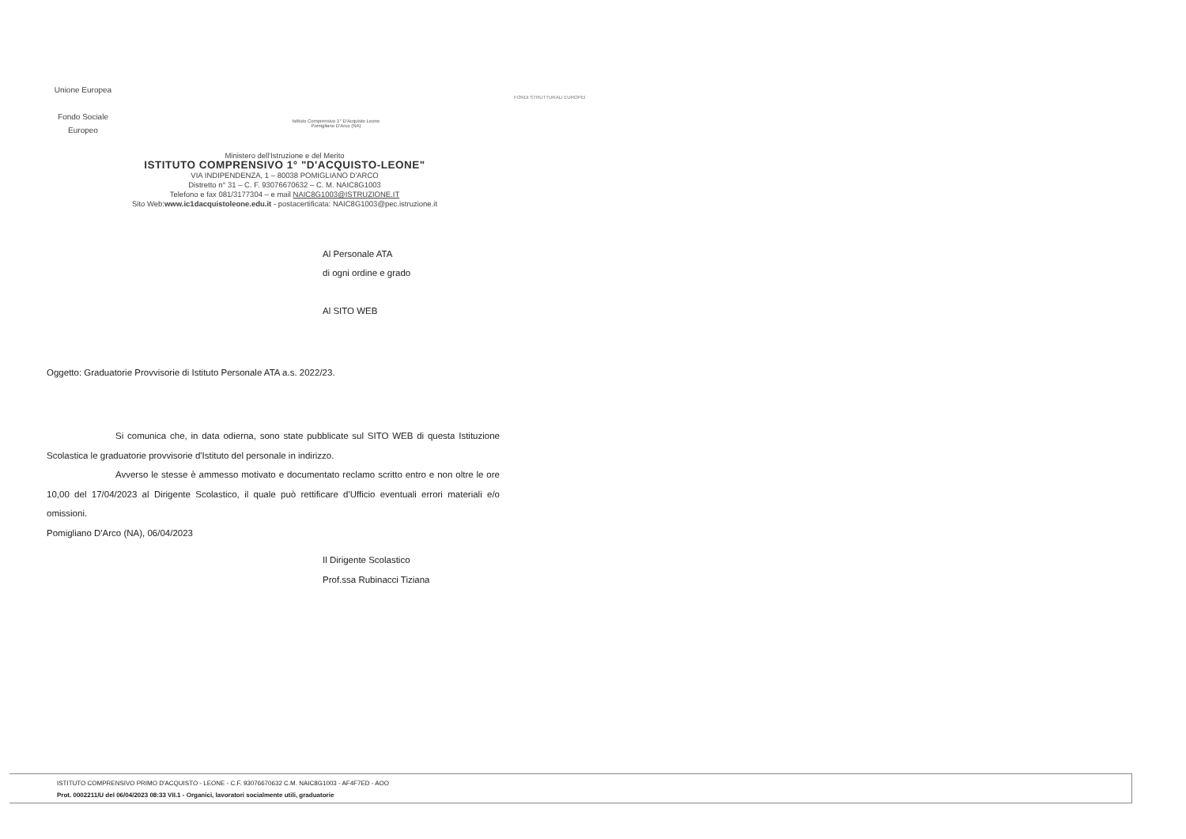Unione Europea
Fondo Sociale
Europeo
Istituto Comprensivo 1° D'Acquisto Leone
Pomigliano D'Arco (NA)
FONDI STRUTTURALI EUROPEI
Ministero dell'Istruzione e del Merito
ISTITUTO COMPRENSIVO 1° "D'ACQUISTO-LEONE"
VIA INDIPENDENZA, 1 – 80038 POMIGLIANO D'ARCO
Distretto n° 31 – C. F. 93076670632 – C. M. NAIC8G1003
Telefono e fax 081/3177304 – e mail NAIC8G1003@ISTRUZIONE.IT
Sito Web:www.ic1dacquistoleone.edu.it - postacertificata: NAIC8G1003@pec.istruzione.it
Al Personale ATA
di ogni ordine e grado
Al SITO WEB
Oggetto: Graduatorie Provvisorie di Istituto Personale ATA a.s. 2022/23.
Si comunica che, in data odierna, sono state pubblicate sul SITO WEB di questa Istituzione Scolastica le graduatorie provvisorie d'Istituto del personale in indirizzo.
Avverso le stesse è ammesso motivato e documentato reclamo scritto entro e non oltre le ore 10,00 del 17/04/2023 al Dirigente Scolastico, il quale può rettificare d'Ufficio eventuali errori materiali e/o omissioni.
Pomigliano D'Arco (NA), 06/04/2023
Il Dirigente Scolastico
Prof.ssa Rubinacci Tiziana
ISTITUTO COMPRENSIVO PRIMO D'ACQUISTO - LEONE - C.F. 93076670632 C.M. NAIC8G1003 - AF4F7ED - AOO
Prot. 0002211/U del 06/04/2023 08:33 VII.1 - Organici, lavoratori socialmente utili, graduatorie